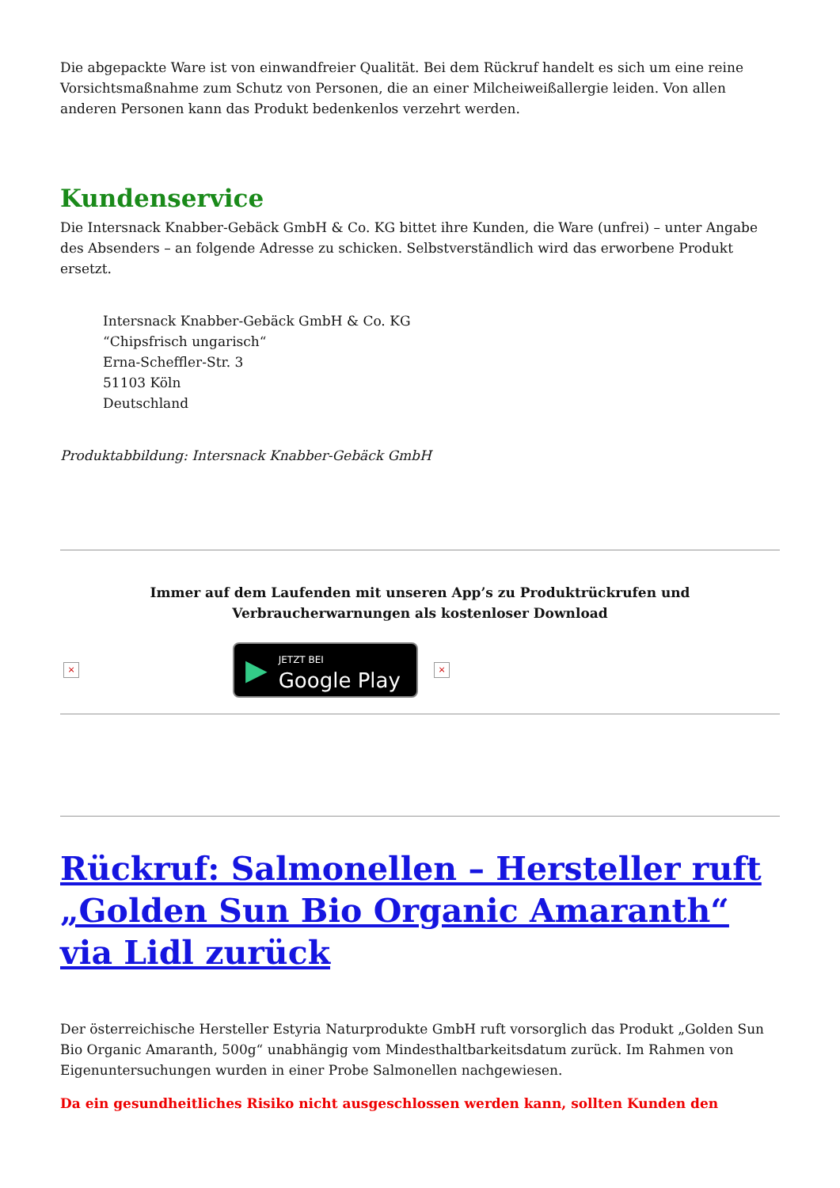Die abgepackte Ware ist von einwandfreier Qualität. Bei dem Rückruf handelt es sich um eine reine Vorsichtsmaßnahme zum Schutz von Personen, die an einer Milcheiweißallergie leiden. Von allen anderen Personen kann das Produkt bedenkenlos verzehrt werden.
Kundenservice
Die Intersnack Knabber-Gebäck GmbH & Co. KG bittet ihre Kunden, die Ware (unfrei) – unter Angabe des Absenders – an folgende Adresse zu schicken. Selbstverständlich wird das erworbene Produkt ersetzt.
Intersnack Knabber-Gebäck GmbH & Co. KG
“Chipsfrisch ungarisch“
Erna-Scheffler-Str. 3
51103 Köln
Deutschland
Produktabbildung: Intersnack Knabber-Gebäck GmbH
Immer auf dem Laufenden mit unseren App’s zu Produktrückrufen und
Verbraucherwarnungen als kostenloser Download
×
▶ JETZT BEI
Google Play
×
Rückruf: Salmonellen – Hersteller ruft „Golden Sun Bio Organic Amaranth“ via Lidl zurück
Der österreichische Hersteller Estyria Naturprodukte GmbH ruft vorsorglich das Produkt „Golden Sun Bio Organic Amaranth, 500g“ unabhängig vom Mindesthaltbarkeitsdatum zurück. Im Rahmen von Eigenuntersuchungen wurden in einer Probe Salmonellen nachgewiesen.
Da ein gesundheitliches Risiko nicht ausgeschlossen werden kann, sollten Kunden den